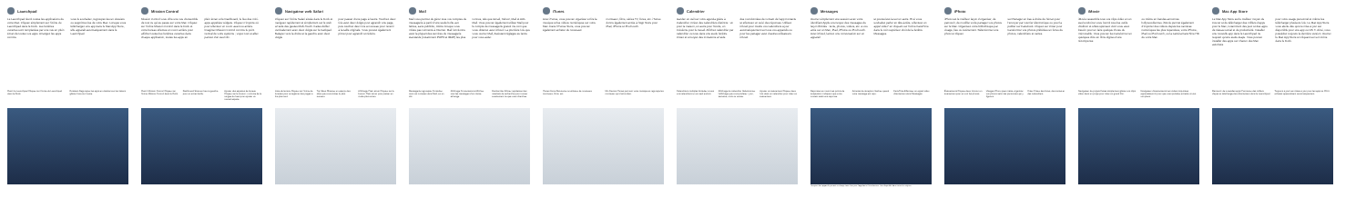Launchpad
Le Launchpad réunit toutes les applications de votre Mac. Cliquez simplement sur l'icône du Launchpad dans le Dock. Les fenêtres ouvertes sont remplacées par une vue en plein écran de toutes vos apps. Arrangez les apps comme
vous le souhaitez, regroupez-les en dossiers ou supprimez-les de votre Mac. Lorsque vous téléchargez une app dans le Mac App Store, elle apparaît automatiquement dans le Launchpad.
Ouvrir le Launchpad Cliquez sur l'icône du Launchpad dans le Dock.
Dossiers Regroupez les apps en dossiers en les faisant glisser l'une sur l'autre.
Mission Control
Mission Control vous offre une vue d'ensemble de tout ce qui se passe sur votre Mac. Cliquez sur l'icône Mission Control dans le Dock et votre bureau effectue un zoom arrière pour afficher toutes les fenêtres ouvertes dans chaque application, toutes les apps en
plein écran et le Dashboard, le lieu des mini-apps appelées widgets. Cliquez n'importe où pour effectuer un zoom avant ou arrière. Imaginez Mission Control comme le point central de votre système ; voyez tout et allez partout d'un seul clic.
Ouvrir Mission Control Cliquez sur l'icône Mission Control dans le Dock.
Dashboard Situé en haut à gauche pour un accès facile.
Ajouter des espaces de bureau Cliquez sur le bouton + à droite de la rangée du haut pour ajouter un nouvel espace.
Navigateur web Safari
Cliquez sur l'icône Safari située dans le Dock et naviguez rapidement et simplement sur le web à l'aide des gestes Multi-Touch. Faites défiler verticalement avec deux doigts sur le trackpad. Balayez vers la droite et la gauche avec deux doigts
pour passer d'une page à l'autre. Touchez deux fois avec deux doigts pour agrandir une page, puis touchez deux fois à nouveau pour revenir à la taille originale. Vous pouvez également pincer pour agrandir et réduire.
Liste de lecture Cliquez sur l'icône de lunettes pour enregistrer des pages à lire plus tard.
Top Sites Obtenez un aperçu des sites que vous visitez le plus souvent.
Affichage Plein écran Cliquez sur le bouton Plein écran pour passer en mode plein écran.
Mail
Mail vous permet de gérer tous vos comptes de messagerie à partir d'une seule boîte aux lettres, sans publicité, même lorsque vous n'êtes pas connecté à Internet. Mail fonctionne avec la plupart des services de messagerie standards (notamment POP3 et IMAP) les plus
connus, tels que Gmail, Yahoo!, Mail et AOL Mail. Vous pouvez également utiliser Mail pour le compte de messagerie gratuit me.com que vous obtenez avec iCloud. La première fois que vous ouvrez Mail, Assistant réglages se lance pour vous aider.
Messagerie regroupée Consultez tous vos comptes dans Mail, en un clic.
Affichage Conversations Affichez tous les messages d'un même échange.
Rechercher Affinez rapidement les résultats de recherche pour trouver exactement ce que vous cherchez.
iTunes
Avec iTunes, vous pouvez organiser et lire la musique et les vidéos numériques sur votre Mac. Dans l'iTunes Store, vous pouvez également acheter de nouveaux
morceaux, films, séries TV, livres, etc. iTunes donne également accès à l'App Store pour iPad, iPhone et iPod touch.
iTunes Store Découvrez et achetez de nouveaux morceaux, films, etc.
Mix Genius iTunes parcourt votre musique et regroupe les morceaux qui s'accordent.
Calendrier
Gardez un oeil sur votre agenda grâce à Calendrier. Créez des calendriers distincts : un pour la maison, un autre pour l'école, un troisième pour le travail. Affichez calendrier par calendrier ou tous dans une seule fenêtre. Créez et envoyez des invitations à l'aide
des coordonnées de contact de l'app Contacts et effectuez un suivi des réponses. Utilisez iCloud pour mettre vos calendriers à jour automatiquement sur tous vos appareils ou pour les partager avec d'autres utilisateurs iCloud.
Calendriers multiples Accédez à tous vos calendriers en un seul endroit.
Affichage du calendrier Sélectionnez l'affichage que vous préférez : jour, semaine, mois ou année.
Ajouter un événement Cliquez deux fois dans un calendrier pour créer un événement.
Messages
Ouvrez simplement une session avec votre identifiant Apple et envoyez des messages de façon illimitée : texte, photos, vidéos, etc. à vos amis sur un Mac, iPad, iPhone ou iPod touch. Avec iCloud, lancez une conversation sur un appareil
et poursuivez-la sur un autre. Et si vous souhaitez parler en tête-à-tête, effectuez un appel vidéo* en cliquant sur l'icône FaceTime dans le coin supérieur droit de la fenêtre Messages.
Réponses en cours Les points de suspension indiquent que votre contact saisit une réponse.
Accusés de réception Sachez quand votre message est reçu.
FaceTime Effectuez un appel vidéo directement dans Messages.
*Requiert des appareils prenant en charge FaceTime pour l'appelant et l'interlocuteur. Non disponible dans toutes les régions.
iPhoto
iPhoto est le meilleur façon d'organiser, de parcourir, de modifier et de partager vos photos sur le Mac. Organisez votre bibliothèque par visage, lieu ou événement. Sélectionnez une photo et cliquez
sur Partager en bas à droite de l'écran pour l'envoyer par courrier électronique ou pour la publier sur Facebook. Cliquez sur Créer pour transformer vos photos préférées en livres de photos, calendriers et cartes.
Événements Cliquez deux fois sur un événement pour en voir les photos.
Visages iPhoto peut même organiser vos photos selon les personnes qui y figurent.
Créer Créez des livres, des cartes et des calendriers.
iMovie
iMovie rassemble tous vos clips vidéo en un seul endroit et vous fournit tous les outils d'édition et effets spéciaux dont vous avez besoin pour en faire quelque chose de mémorable. Vous pouvez les transformer en quelques clics en films dignes d'une récompense
ou même en bandes-annonces hollywoodiennes. iMovie permet également d'importer des vidéos depuis les caméras numériques les plus répandues, votre iPhone, iPad ou iPod touch, ou la caméra FaceTime HD de votre Mac.
Navigateur de projets Faites simplement glisser vos clips vidéo dans un projet pour créer un grand film.
Navigateur d'événements Les vidéos importées apparaissent ici pour que vous puissiez accéder à tous vos plans.
Mac App Store
Le Mac App Store est le meilleur moyen de trouver et de télécharger des milliers d'apps pour le Mac, notamment des jeux et des apps de réseau social et de productivité. Installer une nouvelle app dans le Launchpad ne requiert qu'une seule étape. Vous pouvez installer des apps sur chacun des Mac autorisés
pour votre usage personnel et même les télécharger plusieurs fois. Le Mac App Store vous alerte dès qu'une mise à jour est disponible pour une app ou OS X. Ainsi, vous possédez toujours la dernière version. Ouvrez le Mac App Store en cliquant sur son icône dans le Dock.
Découvrir de nouvelles apps Parcourez des milliers d'apps et téléchargez-les directement dans le Launchpad.
Toujours à jour Les mises à jour pour les apps et OS X achetés apparaissent automatiquement.